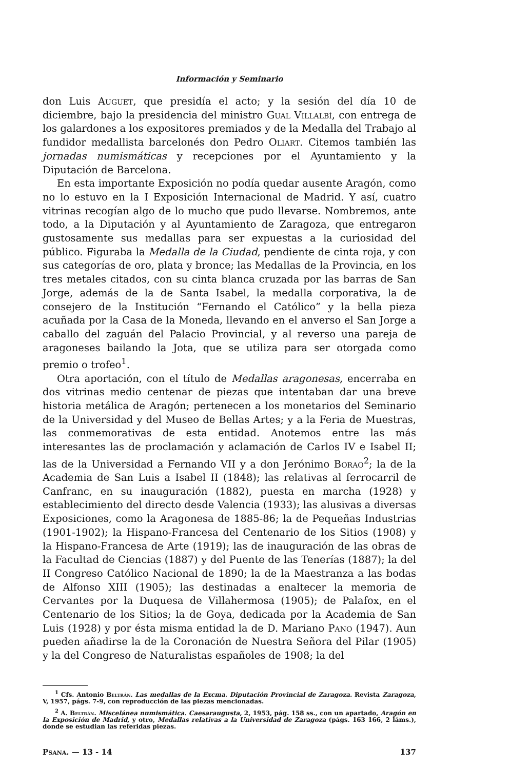Información y Seminario
don Luis Auguet, que presidía el acto; y la sesión del día 10 de diciembre, bajo la presidencia del ministro Gual Villalbí, con entrega de los galardones a los expositores premiados y de la Medalla del Trabajo al fundidor medallista barcelonés don Pedro Oliart. Citemos también las jornadas numismáticas y recepciones por el Ayuntamiento y la Diputación de Barcelona.
En esta importante Exposición no podía quedar ausente Aragón, como no lo estuvo en la I Exposición Internacional de Madrid. Y así, cuatro vitrinas recogían algo de lo mucho que pudo llevarse. Nombremos, ante todo, a la Diputación y al Ayuntamiento de Zaragoza, que entregaron gustosamente sus medallas para ser expuestas a la curiosidad del público. Figuraba la Medalla de la Ciudad, pendiente de cinta roja, y con sus categorías de oro, plata y bronce; las Medallas de la Provincia, en los tres metales citados, con su cinta blanca cruzada por las barras de San Jorge, además de la de Santa Isabel, la medalla corporativa, la de consejero de la Institución “Fernando el Católico” y la bella pieza acuñada por la Casa de la Moneda, llevando en el anverso el San Jorge a caballo del zaguán del Palacio Provincial, y al reverso una pareja de aragoneses bailando la Jota, que se utiliza para ser otorgada como premio o trofeo<sup>1</sup>.
Otra aportación, con el título de Medallas aragonesas, encerraba en dos vitrinas medio centenar de piezas que intentaban dar una breve historia metálica de Aragón; pertenecen a los monetarios del Seminario de la Universidad y del Museo de Bellas Artes; y a la Feria de Muestras, las conmemorativas de esta entidad. Anotemos entre las más interesantes las de proclamación y aclamación de Carlos IV e Isabel II; las de la Universidad a Fernando VII y a don Jerónimo Borao<sup>2</sup>; la de la Academia de San Luis a Isabel II (1848); las relativas al ferrocarril de Canfranc, en su inauguración (1882), puesta en marcha (1928) y establecimiento del directo desde Valencia (1933); las alusivas a diversas Exposiciones, como la Aragonesa de 1885-86; la de Pequeñas Industrias (1901-1902); la Hispano-Francesa del Centenario de los Sitios (1908) y la Hispano-Francesa de Arte (1919); las de inauguración de las obras de la Facultad de Ciencias (1887) y del Puente de las Tenerías (1887); la del II Congreso Católico Nacional de 1890; la de la Maestranza a las bodas de Alfonso XIII (1905); las destinadas a enaltecer la memoria de Cervantes por la Duquesa de Villahermosa (1905); de Palafox, en el Centenario de los Sitios; la de Goya, dedicada por la Academia de San Luis (1928) y por ésta misma entidad la de D. Mariano Pano (1947). Aun pueden añadirse la de la Coronación de Nuestra Señora del Pilar (1905) y la del Congreso de Naturalistas españoles de 1908; la del
<sup>1</sup> Cfs. Antonio Beltrán. Las medallas de la Excma. Diputación Provincial de Zaragoza. Revista Zaragoza, V, 1957, págs. 7-9, con reproducción de las piezas mencionadas.
<sup>2</sup> A. Beltrán. Miscelánea numismática. Caesaraugusta, 2, 1953, pág. 158 ss., con un apartado, Aragón en la Exposición de Madrid, y otro, Medallas relativas a la Universidad de Zaragoza (págs. 163 166, 2 láms.), donde se estudian las referidas piezas.
Psana. — 13 - 14 137